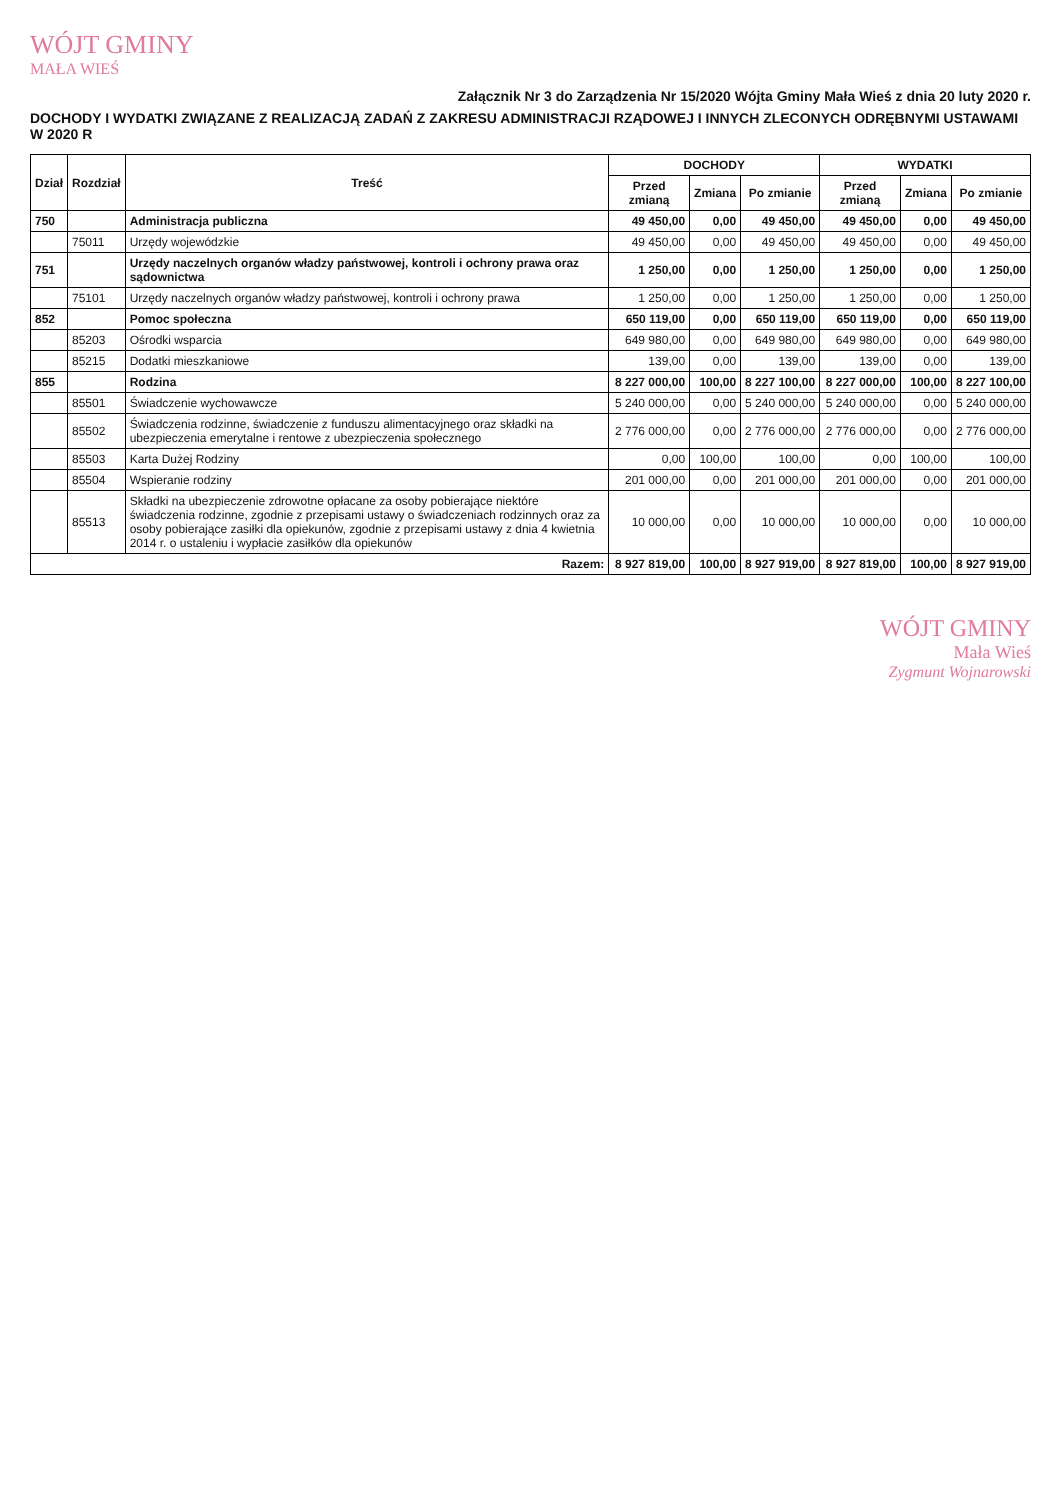WÓJT GMINY
MAŁA WIEŚ
Załącznik Nr 3 do Zarządzenia Nr 15/2020 Wójta Gminy Mała Wieś z dnia 20 luty 2020 r.
DOCHODY I WYDATKI ZWIĄZANE Z REALIZACJĄ ZADAŃ Z ZAKRESU ADMINISTRACJI RZĄDOWEJ I INNYCH ZLECONYCH ODRĘBNYMI USTAWAMI W 2020 R
| Dział | Rozdział | Treść | DOCHODY | | | WYDATKI | | |
| --- | --- | --- | --- | --- | --- | --- | --- | --- |
| | | | Przed zmianą | Zmiana | Po zmianie | Przed zmianą | Zmiana | Po zmianie |
| 750 | | Administracja publiczna | 49 450,00 | 0,00 | 49 450,00 | 49 450,00 | 0,00 | 49 450,00 |
| | 75011 | Urzędy wojewódzkie | 49 450,00 | 0,00 | 49 450,00 | 49 450,00 | 0,00 | 49 450,00 |
| 751 | | Urzędy naczelnych organów władzy państwowej, kontroli i ochrony prawa oraz sądownictwa | 1 250,00 | 0,00 | 1 250,00 | 1 250,00 | 0,00 | 1 250,00 |
| | 75101 | Urzędy naczelnych organów władzy państwowej, kontroli i ochrony prawa | 1 250,00 | 0,00 | 1 250,00 | 1 250,00 | 0,00 | 1 250,00 |
| 852 | | Pomoc społeczna | 650 119,00 | 0,00 | 650 119,00 | 650 119,00 | 0,00 | 650 119,00 |
| | 85203 | Ośrodki wsparcia | 649 980,00 | 0,00 | 649 980,00 | 649 980,00 | 0,00 | 649 980,00 |
| | 85215 | Dodatki mieszkaniowe | 139,00 | 0,00 | 139,00 | 139,00 | 0,00 | 139,00 |
| 855 | | Rodzina | 8 227 000,00 | 100,00 | 8 227 100,00 | 8 227 000,00 | 100,00 | 8 227 100,00 |
| | 85501 | Świadczenie wychowawcze | 5 240 000,00 | 0,00 | 5 240 000,00 | 5 240 000,00 | 0,00 | 5 240 000,00 |
| | 85502 | Świadczenia rodzinne, świadczenie z funduszu alimentacyjnego oraz składki na ubezpieczenia emerytalne i rentowe z ubezpieczenia społecznego | 2 776 000,00 | 0,00 | 2 776 000,00 | 2 776 000,00 | 0,00 | 2 776 000,00 |
| | 85503 | Karta Dużej Rodziny | 0,00 | 100,00 | 100,00 | 0,00 | 100,00 | 100,00 |
| | 85504 | Wspieranie rodziny | 201 000,00 | 0,00 | 201 000,00 | 201 000,00 | 0,00 | 201 000,00 |
| | 85513 | Składki na ubezpieczenie zdrowotne opłacane za osoby pobierające niektóre świadczenia rodzinne, zgodnie z przepisami ustawy o świadczeniach rodzinnych oraz za osoby pobierające zasiłki dla opiekunów, zgodnie z przepisami ustawy z dnia 4 kwietnia 2014 r. o ustaleniu i wypłacie zasiłków dla opiekunów | 10 000,00 | 0,00 | 10 000,00 | 10 000,00 | 0,00 | 10 000,00 |
| Razem: | | | 8 927 819,00 | 100,00 | 8 927 919,00 | 8 927 819,00 | 100,00 | 8 927 919,00 |
WÓJT GMINY
Mała Wieś
Zygmunt Wojnarowski